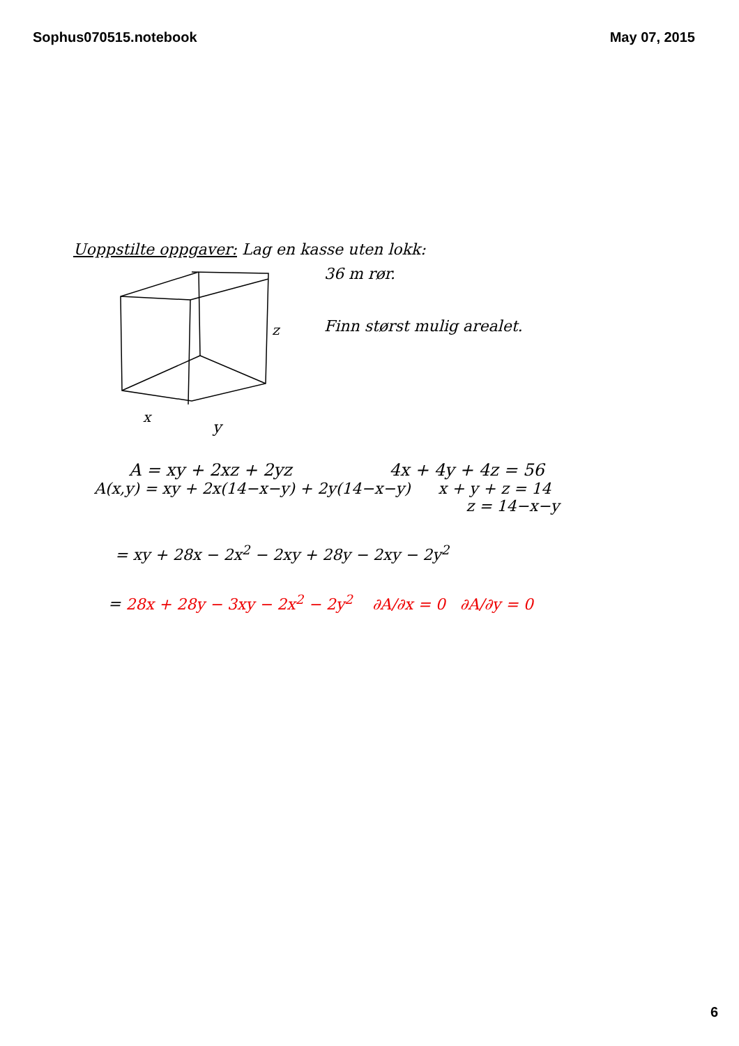Sophus070515.notebook May 07, 2015
Uoppstilte oppgaver: Lag en kasse uten lokk:
x
y
z
36 m rør.
Finn størst mulig arealet.
A = xy + 2xz + 2yz 4x + 4y + 4z = 56
A(x,y) = xy + 2x(14−x−y) + 2y(14−x−y)
x + y + z = 14
z = 14−x−y
= xy + 28x − 2x<sup>2</sup> − 2xy + 28y − 2xy − 2y<sup>2</sup>
= 28x + 28y − 3xy − 2x<sup>2</sup> − 2y<sup>2</sup> ∂A/∂x = 0 ∂A/∂y = 0
6